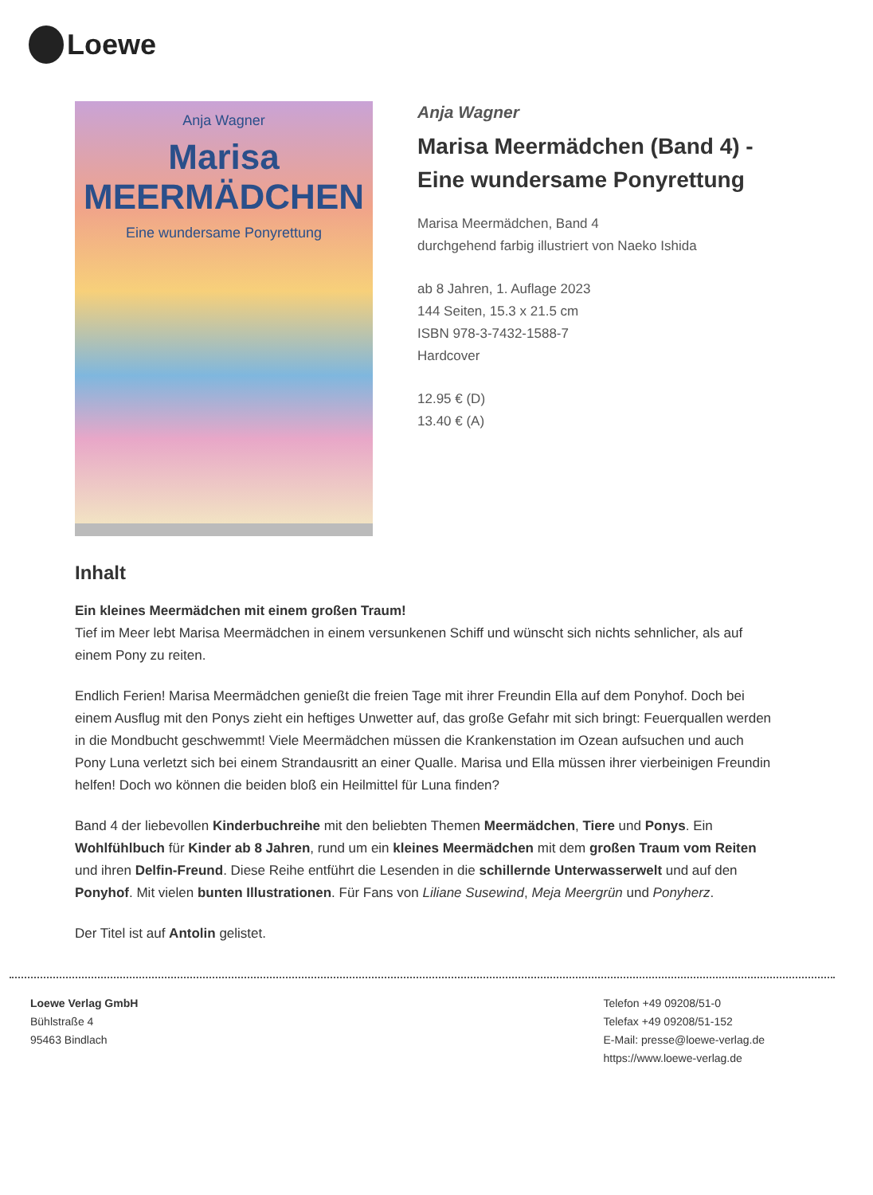Loewe
Anja Wagner
Marisa
MEERMÄDCHEN
Eine wundersame Ponyrettung
Anja Wagner
Marisa Meermädchen (Band 4) - Eine wundersame Ponyrettung
Marisa Meermädchen, Band 4
durchgehend farbig illustriert von Naeko Ishida
ab 8 Jahren, 1. Auflage 2023
144 Seiten, 15.3 x 21.5 cm
ISBN 978-3-7432-1588-7
Hardcover
12.95 € (D)
13.40 € (A)
Inhalt
Ein kleines Meermädchen mit einem großen Traum!
Tief im Meer lebt Marisa Meermädchen in einem versunkenen Schiff und wünscht sich nichts sehnlicher, als auf einem Pony zu reiten.
Endlich Ferien! Marisa Meermädchen genießt die freien Tage mit ihrer Freundin Ella auf dem Ponyhof. Doch bei einem Ausflug mit den Ponys zieht ein heftiges Unwetter auf, das große Gefahr mit sich bringt: Feuerquallen werden in die Mondbucht geschwemmt! Viele Meermädchen müssen die Krankenstation im Ozean aufsuchen und auch Pony Luna verletzt sich bei einem Strandausritt an einer Qualle. Marisa und Ella müssen ihrer vierbeinigen Freundin helfen! Doch wo können die beiden bloß ein Heilmittel für Luna finden?
Band 4 der liebevollen Kinderbuchreihe mit den beliebten Themen Meermädchen, Tiere und Ponys. Ein Wohlfühlbuch für Kinder ab 8 Jahren, rund um ein kleines Meermädchen mit dem großen Traum vom Reiten und ihren Delfin-Freund. Diese Reihe entführt die Lesenden in die schillernde Unterwasserwelt und auf den Ponyhof. Mit vielen bunten Illustrationen. Für Fans von Liliane Susewind, Meja Meergrün und Ponyherz.
Der Titel ist auf Antolin gelistet.
Loewe Verlag GmbH
Bühlstraße 4
95463 Bindlach
Telefon +49 09208/51-0
Telefax +49 09208/51-152
E-Mail: presse@loewe-verlag.de
https://www.loewe-verlag.de